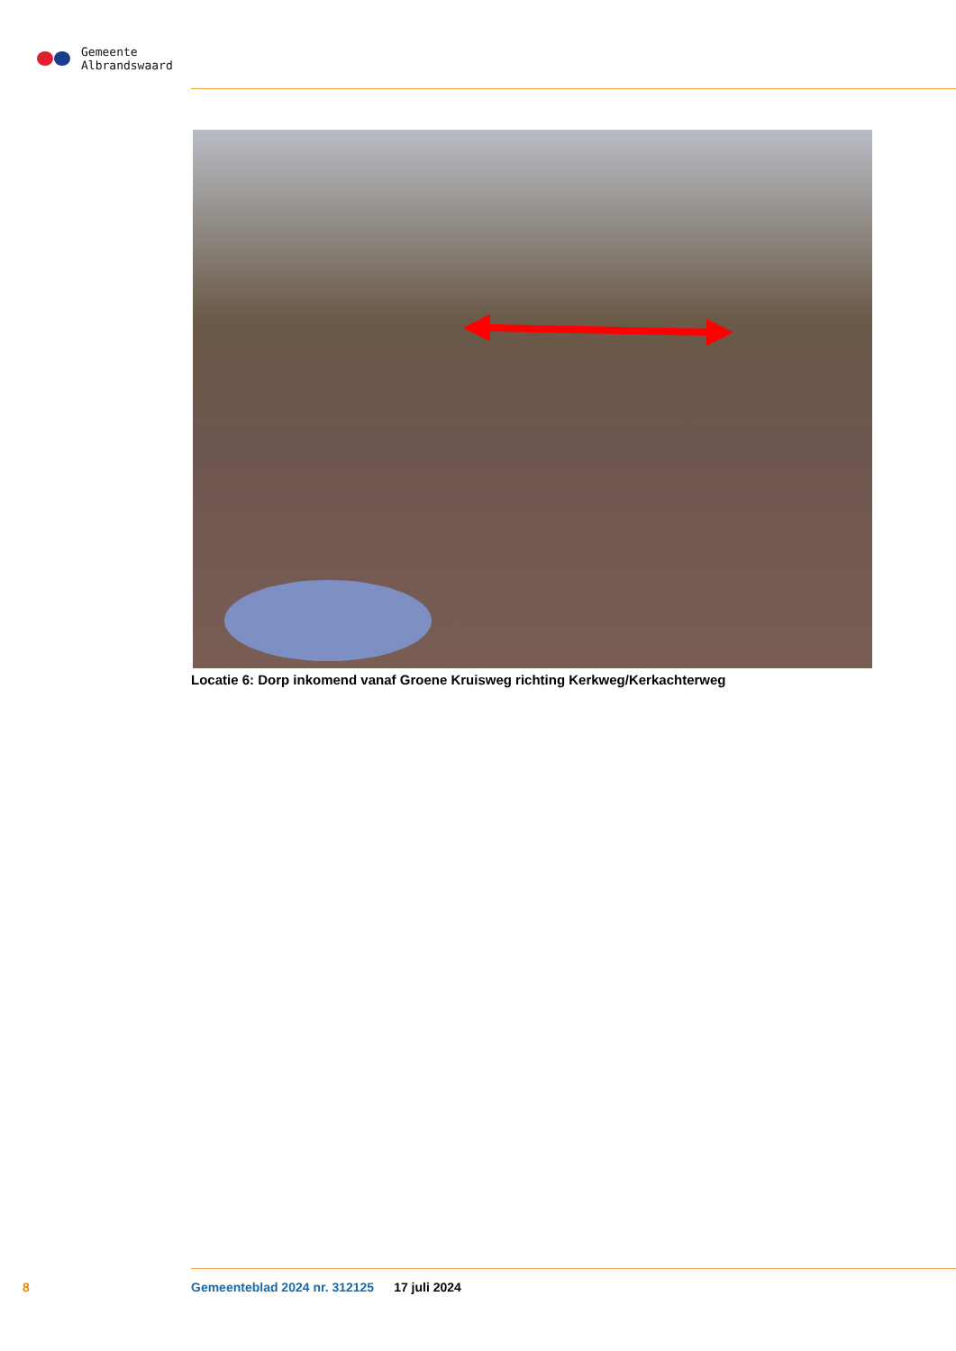Gemeente
Albrandswaard
Locatie 6: Dorp inkomend vanaf Groene Kruisweg richting Kerkweg/Kerkachterweg
8 Gemeenteblad 2024 nr. 312125 17 juli 2024